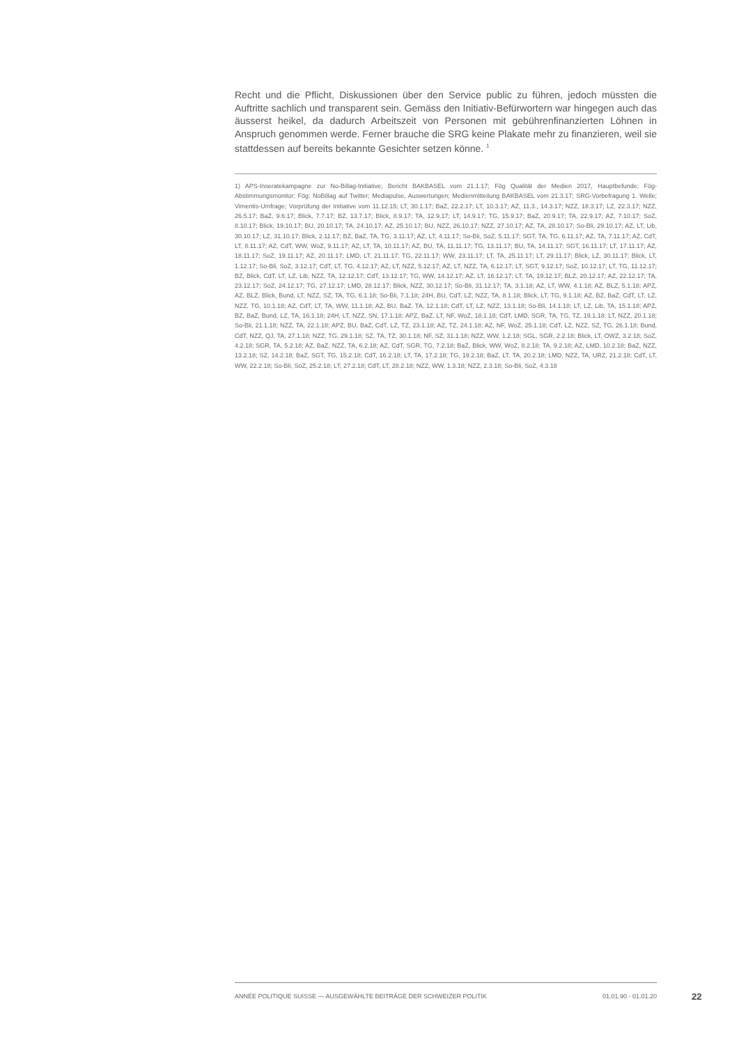Recht und die Pflicht, Diskussionen über den Service public zu führen, jedoch müssten die Auftritte sachlich und transparent sein. Gemäss den Initiativ-Befürwortern war hingegen auch das äusserst heikel, da dadurch Arbeitszeit von Personen mit gebührenfinanzierten Löhnen in Anspruch genommen werde. Ferner brauche die SRG keine Plakate mehr zu finanzieren, weil sie stattdessen auf bereits bekannte Gesichter setzen könne. <sup>1</sup>
1) APS-Inseratekampagne zur No-Billag-Initiative; Bericht BAKBASEL vom 21.1.17; Fög Qualität der Medien 2017, Hauptbefunde; Fög-Abstimmungsmonitor; Fög: NoBillag auf Twitter; Mediapulse, Auswertungen; Medienmitteilung BAKBASEL vom 21.3.17; SRG-Vorbefragung 1. Welle; Vimentis-Umfrage; Vorprüfung der Initiative vom 11.12.15; LT, 30.1.17; BaZ, 22.2.17; LT, 10.3.17; AZ, 11.3., 14.3.17; NZZ, 18.3.17; LZ, 22.3.17; NZZ, 26.5.17; BaZ, 9.6.17; Blick, 7.7.17; BZ, 13.7.17; Blick, 8.9.17; TA, 12.9.17; LT, 14.9.17; TG, 15.9.17; BaZ, 20.9.17; TA, 22.9.17; AZ, 7.10.17; SoZ, 8.10.17; Blick, 19.10.17; BU, 20.10.17; TA, 24.10.17; AZ, 25.10.17; BU, NZZ, 26.10.17; NZZ, 27.10.17; AZ, TA, 28.10.17; So-Bli, 29.10.17; AZ, LT, Lib, 30.10.17; LZ, 31.10.17; Blick, 2.11.17; BZ, BaZ, TA, TG, 3.11.17; AZ, LT, 4.11.17; So-Bli, SoZ, 5.11.17; SGT, TA, TG, 6.11.17; AZ, TA, 7.11.17; AZ, CdT, LT, 8.11.17; AZ, CdT, WW, WoZ, 9.11.17; AZ, LT, TA, 10.11.17; AZ, BU, TA, 11.11.17; TG, 13.11.17; BU, TA, 14.11.17; SGT, 16.11.17; LT, 17.11.17; AZ, 18.11.17; SoZ, 19.11.17; AZ, 20.11.17; LMD, LT, 21.11.17; TG, 22.11.17; WW, 23.11.17; LT, TA, 25.11.17; LT, 29.11.17; Blick, LZ, 30.11.17; Blick, LT, 1.12.17; So-Bli, SoZ, 3.12.17; CdT, LT, TG, 4.12.17; AZ, LT, NZZ, 5.12.17; AZ, LT, NZZ, TA, 6.12.17; LT, SGT, 9.12.17; SoZ, 10.12.17; LT, TG, 11.12.17; BZ, Blick, CdT, LT, LZ, Lib, NZZ, TA, 12.12.17; CdT, 13.12.17; TG, WW, 14.12.17; AZ, LT, 16.12.17; LT, TA, 19.12.17; BLZ, 20.12.17; AZ, 22.12.17; TA, 23.12.17; SoZ, 24.12.17; TG, 27.12.17; LMD, 28.12.17; Blick, NZZ, 30.12.17; So-Bli, 31.12.17; TA, 3.1.18; AZ, LT, WW, 4.1.18; AZ, BLZ, 5.1.18; APZ, AZ, BLZ, Blick, Bund, LT, NZZ, SZ, TA, TG, 6.1.18; So-Bli, 7.1.18; 24H, BU, CdT, LZ, NZZ, TA, 8.1.18; Blick, LT, TG, 9.1.18; AZ, BZ, BaZ, CdT, LT, LZ, NZZ, TG, 10.1.18; AZ, CdT, LT, TA, WW, 11.1.18; AZ, BU, BaZ, TA, 12.1.18; CdT, LT, LZ, NZZ, 13.1.18; So-Bli, 14.1.18; LT, LZ, Lib, TA, 15.1.18; APZ, BZ, BaZ, Bund, LZ, TA, 16.1.18; 24H, LT, NZZ, SN, 17.1.18; APZ, BaZ, LT, NF, WoZ, 18.1.18; CdT, LMD, SGR, TA, TG, TZ, 19.1.18; LT, NZZ, 20.1.18; So-Bli, 21.1.18; NZZ, TA, 22.1.18; APZ, BU, BaZ, CdT, LZ, TZ, 23.1.18; AZ, TZ, 24.1.18; AZ, NF, WoZ, 25.1.18; CdT, LZ, NZZ, SZ, TG, 26.1.18; Bund, CdT, NZZ, QJ, TA, 27.1.18; NZZ, TG, 29.1.18; SZ, TA, TZ, 30.1.18; NF, SZ, 31.1.18; NZZ, WW, 1.2.18; SGL, SGR, 2.2.18; Blick, LT, OWZ, 3.2.18; SoZ, 4.2.18; SGR, TA, 5.2.18; AZ, BaZ, NZZ, TA, 6.2.18; AZ, CdT, SGR, TG, 7.2.18; BaZ, Blick, WW, WoZ, 8.2.18; TA, 9.2.18; AZ, LMD, 10.2.18; BaZ, NZZ, 13.2.18; SZ, 14.2.18; BaZ, SGT, TG, 15.2.18; CdT, 16.2.18; LT, TA, 17.2.18; TG, 19.2.18; BaZ, LT, TA, 20.2.18; LMD, NZZ, TA, URZ, 21.2.18; CdT, LT, WW, 22.2.18; So-Bli, SoZ, 25.2.18; LT, 27.2.18; CdT, LT, 28.2.18; NZZ, WW, 1.3.18; NZZ, 2.3.18; So-Bli, SoZ, 4.3.18
ANNÉE POLITIQUE SUISSE — AUSGEWÄHLTE BEITRÄGE DER SCHWEIZER POLITIK 01.01.90 - 01.01.20
22